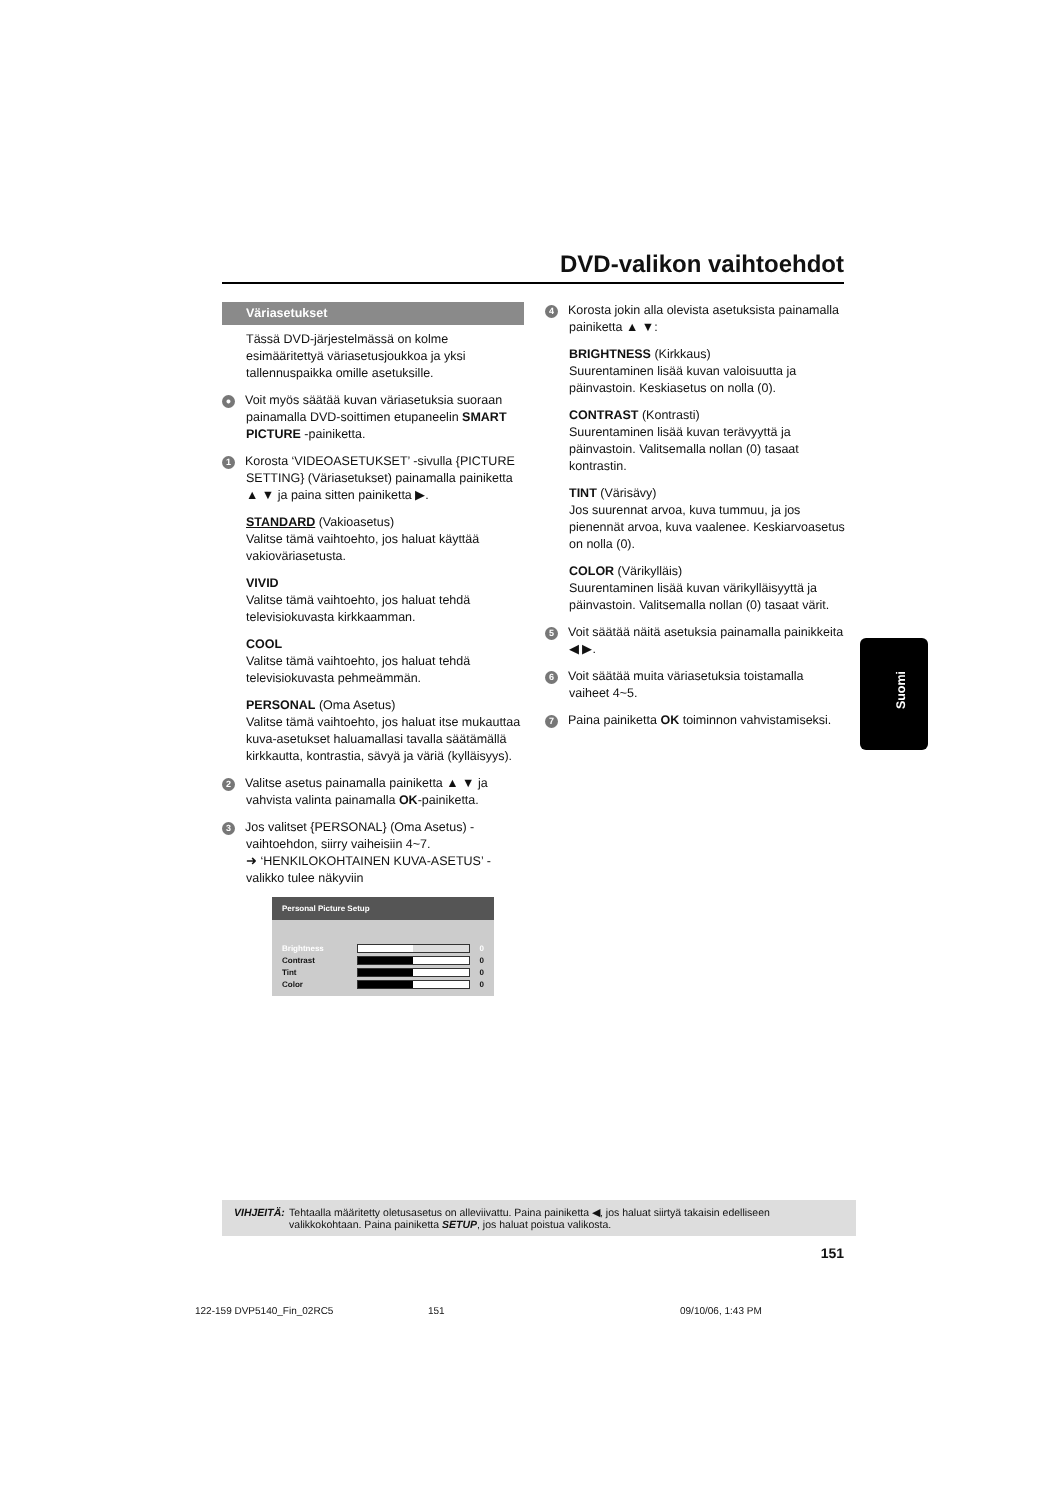DVD-valikon vaihtoehdot
Väriasetukset
Tässä DVD-järjestelmässä on kolme esimääritettyä väriasetusjoukkoa ja yksi tallennuspaikka omille asetuksille.
● Voit myös säätää kuvan väriasetuksia suoraan painamalla DVD-soittimen etupaneelin SMART PICTURE -painiketta.
1 Korosta ‘VIDEOASETUKSET’ -sivulla {PICTURE SETTING} (Väriasetukset) painamalla painiketta ▲ ▼ ja paina sitten painiketta ▶.
STANDARD (Vakioasetus)
Valitse tämä vaihtoehto, jos haluat käyttää vakioväriasetusta.
VIVID
Valitse tämä vaihtoehto, jos haluat tehdä televisiokuvasta kirkkaamman.
COOL
Valitse tämä vaihtoehto, jos haluat tehdä televisiokuvasta pehmeämmän.
PERSONAL (Oma Asetus)
Valitse tämä vaihtoehto, jos haluat itse mukauttaa kuva-asetukset haluamallasi tavalla säätämällä kirkkautta, kontrastia, sävyä ja väriä (kylläisyys).
2 Valitse asetus painamalla painiketta ▲ ▼ ja vahvista valinta painamalla OK-painiketta.
3 Jos valitset {PERSONAL} (Oma Asetus) -vaihtoehdon, siirry vaiheisiin 4~7.
➜ ‘HENKILOKOHTAINEN KUVA-ASETUS’ -valikko tulee näkyviin
Personal Picture Setup
Brightness 0
Contrast 0
Tint 0
Color 0
4 Korosta jokin alla olevista asetuksista painamalla painiketta ▲ ▼:
BRIGHTNESS (Kirkkaus)
Suurentaminen lisää kuvan valoisuutta ja päinvastoin. Keskiasetus on nolla (0).
CONTRAST (Kontrasti)
Suurentaminen lisää kuvan terävyyttä ja päinvastoin. Valitsemalla nollan (0) tasaat kontrastin.
TINT (Värisävy)
Jos suurennat arvoa, kuva tummuu, ja jos pienennät arvoa, kuva vaalenee. Keskiarvoasetus on nolla (0).
COLOR (Värikylläis)
Suurentaminen lisää kuvan värikylläisyyttä ja päinvastoin. Valitsemalla nollan (0) tasaat värit.
5 Voit säätää näitä asetuksia painamalla painikkeita ◀ ▶.
6 Voit säätää muita väriasetuksia toistamalla vaiheet 4~5.
7 Paina painiketta OK toiminnon vahvistamiseksi.
Suomi
VIHJEITÄ: Tehtaalla määritetty oletusasetus on alleviivattu. Paina painiketta ◀, jos haluat siirtyä takaisin edelliseen valikkokohtaan. Paina painiketta SETUP, jos haluat poistua valikosta.
151
122-159 DVP5140_Fin_02RC5 151 09/10/06, 1:43 PM